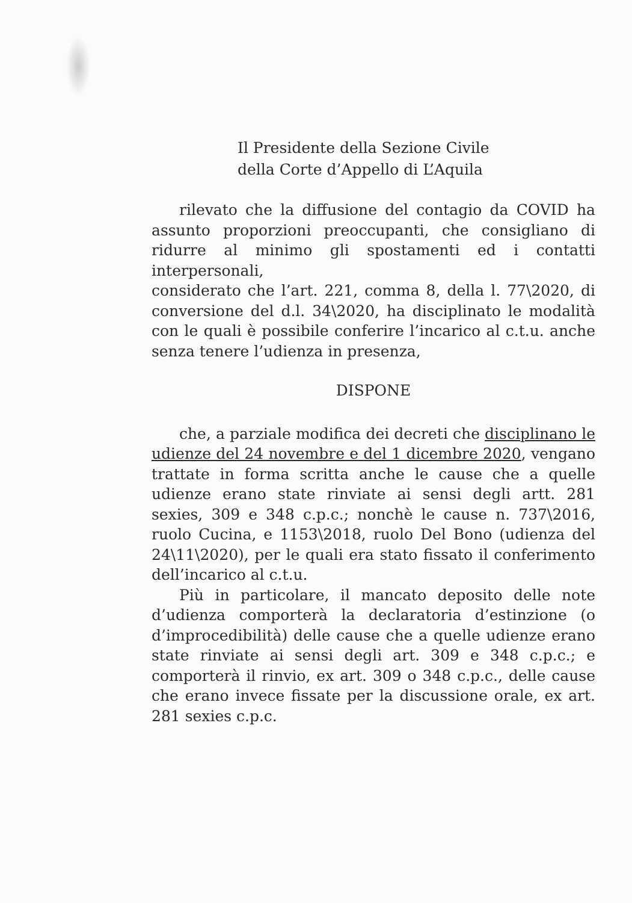Il Presidente della Sezione Civile
della Corte d’Appello di L’Aquila
rilevato che la diffusione del contagio da COVID ha assunto proporzioni preoccupanti, che consigliano di ridurre al minimo gli spostamenti ed i contatti interpersonali,
considerato che l’art. 221, comma 8, della l. 77\2020, di conversione del d.l. 34\2020, ha disciplinato le modalità con le quali è possibile conferire l’incarico al c.t.u. anche senza tenere l’udienza in presenza,
DISPONE
che, a parziale modifica dei decreti che disciplinano le udienze del 24 novembre e del 1 dicembre 2020, vengano trattate in forma scritta anche le cause che a quelle udienze erano state rinviate ai sensi degli artt. 281 sexies, 309 e 348 c.p.c.; nonchè le cause n. 737\2016, ruolo Cucina, e 1153\2018, ruolo Del Bono (udienza del 24\11\2020), per le quali era stato fissato il conferimento dell’incarico al c.t.u.
Più in particolare, il mancato deposito delle note d’udienza comporterà la declaratoria d’estinzione (o d’improcedibilità) delle cause che a quelle udienze erano state rinviate ai sensi degli art. 309 e 348 c.p.c.; e comporterà il rinvio, ex art. 309 o 348 c.p.c., delle cause che erano invece fissate per la discussione orale, ex art. 281 sexies c.p.c.